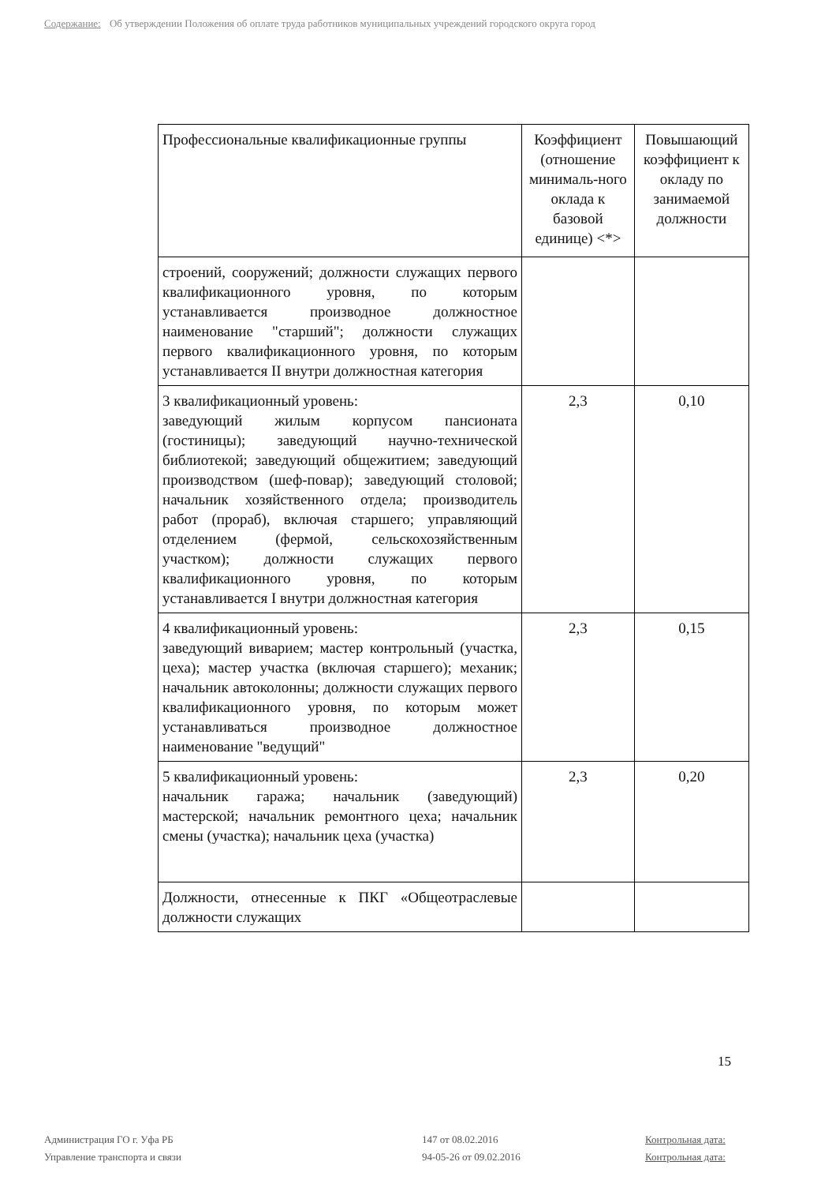Содержание: Об утверждении Положения об оплате труда работников муниципальных учреждений городского округа город
| Профессиональные квалификационные группы | Коэффициент (отношение минималь-ного оклада к базовой единице) <*> | Повышающий коэффициент к окладу по занимаемой должности |
| --- | --- | --- |
| строений, сооружений; должности служащих первого квалификационного уровня, по которым устанавливается производное должностное наименование "старший"; должности служащих первого квалификационного уровня, по которым устанавливается II внутри должностная категория | | |
| 3 квалификационный уровень: заведующий жилым корпусом пансионата (гостиницы); заведующий научно-технической библиотекой; заведующий общежитием; заведующий производством (шеф-повар); заведующий столовой; начальник хозяйственного отдела; производитель работ (прораб), включая старшего; управляющий отделением (фермой, сельскохозяйственным участком); должности служащих первого квалификационного уровня, по которым устанавливается I внутри должностная категория | 2,3 | 0,10 |
| 4 квалификационный уровень: заведующий виварием; мастер контрольный (участка, цеха); мастер участка (включая старшего); механик; начальник автоколонны; должности служащих первого квалификационного уровня, по которым может устанавливаться производное должностное наименование "ведущий" | 2,3 | 0,15 |
| 5 квалификационный уровень: начальник гаража; начальник (заведующий) мастерской; начальник ремонтного цеха; начальник смены (участка); начальник цеха (участка) | 2,3 | 0,20 |
| Должности, отнесенные к ПКГ «Общеотраслевые должности служащих | | |
15
Администрация ГО г. Уфа РБ
Управление транспорта и связи
147 от 08.02.2016
94-05-26 от 09.02.2016
Контрольная дата:
Контрольная дата: